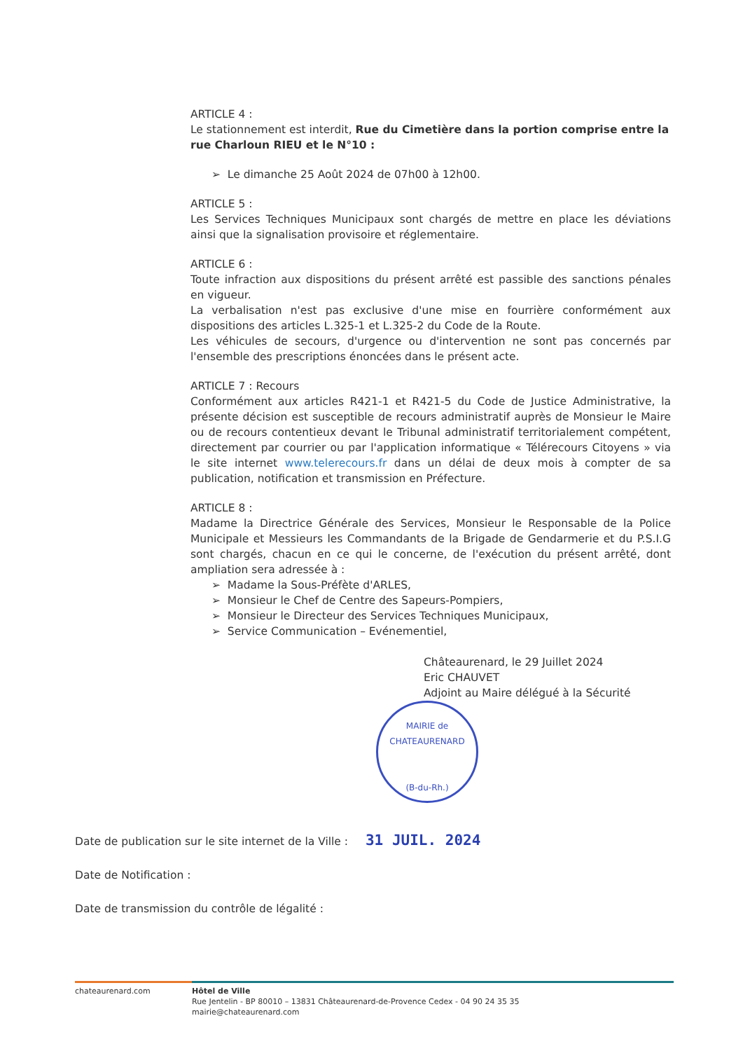ARTICLE 4 :
Le stationnement est interdit, Rue du Cimetière dans la portion comprise entre la rue Charloun RIEU et le N°10 :
➢ Le dimanche 25 Août 2024 de 07h00 à 12h00.
ARTICLE 5 :
Les Services Techniques Municipaux sont chargés de mettre en place les déviations ainsi que la signalisation provisoire et réglementaire.
ARTICLE 6 :
Toute infraction aux dispositions du présent arrêté est passible des sanctions pénales en vigueur.
La verbalisation n'est pas exclusive d'une mise en fourrière conformément aux dispositions des articles L.325-1 et L.325-2 du Code de la Route.
Les véhicules de secours, d'urgence ou d'intervention ne sont pas concernés par l'ensemble des prescriptions énoncées dans le présent acte.
ARTICLE 7 : Recours
Conformément aux articles R421-1 et R421-5 du Code de Justice Administrative, la présente décision est susceptible de recours administratif auprès de Monsieur le Maire ou de recours contentieux devant le Tribunal administratif territorialement compétent, directement par courrier ou par l'application informatique « Télérecours Citoyens » via le site internet www.telerecours.fr dans un délai de deux mois à compter de sa publication, notification et transmission en Préfecture.
ARTICLE 8 :
Madame la Directrice Générale des Services, Monsieur le Responsable de la Police Municipale et Messieurs les Commandants de la Brigade de Gendarmerie et du P.S.I.G sont chargés, chacun en ce qui le concerne, de l'exécution du présent arrêté, dont ampliation sera adressée à :
➢ Madame la Sous-Préfète d'ARLES,
➢ Monsieur le Chef de Centre des Sapeurs-Pompiers,
➢ Monsieur le Directeur des Services Techniques Municipaux,
➢ Service Communication – Evénementiel,
Châteaurenard, le 29 Juillet 2024
Eric CHAUVET
Adjoint au Maire délégué à la Sécurité
MAIRIE de CHATEAURENARD
(B-du-Rh.)
Date de publication sur le site internet de la Ville : 31 JUIL. 2024
Date de Notification :
Date de transmission du contrôle de légalité :
chateaurenard.com Hôtel de Ville
Rue Jentelin - BP 80010 – 13831 Châteaurenard-de-Provence Cedex - 04 90 24 35 35
mairie@chateaurenard.com